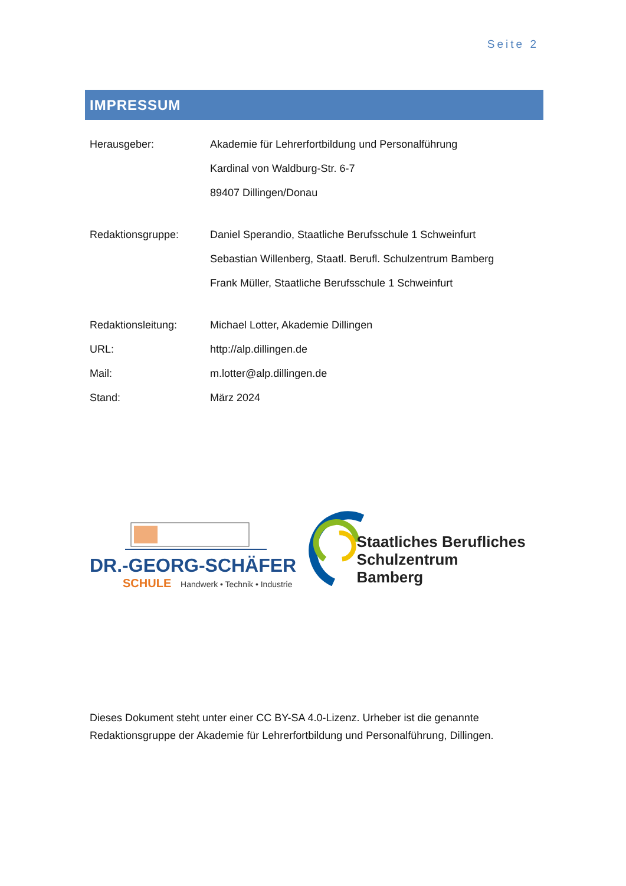Seite 2
IMPRESSUM
Herausgeber: Akademie für Lehrerfortbildung und Personalführung
Kardinal von Waldburg-Str. 6-7
89407 Dillingen/Donau
Redaktionsgruppe: Daniel Sperandio, Staatliche Berufsschule 1 Schweinfurt
Sebastian Willenberg, Staatl. Berufl. Schulzentrum Bamberg
Frank Müller, Staatliche Berufsschule 1 Schweinfurt
Redaktionsleitung: Michael Lotter, Akademie Dillingen
URL: http://alp.dillingen.de
Mail: m.lotter@alp.dillingen.de
Stand: März 2024
DR.-GEORG-SCHÄFER
SCHULE Handwerk • Technik • Industrie
Staatliches Berufliches
Schulzentrum Bamberg
Dieses Dokument steht unter einer CC BY-SA 4.0-Lizenz. Urheber ist die genannte
Redaktionsgruppe der Akademie für Lehrerfortbildung und Personalführung, Dillingen.